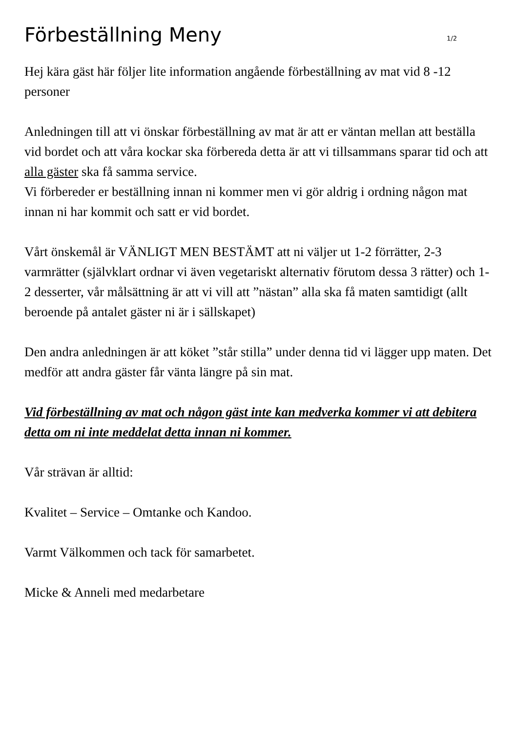Förbeställning Meny
1/2
Hej kära gäst här följer lite information angående förbeställning av mat vid 8 -12 personer
Anledningen till att vi önskar förbeställning av mat är att er väntan mellan att beställa vid bordet och att våra kockar ska förbereda detta är att vi tillsammans sparar tid och att alla gäster ska få samma service.
Vi förbereder er beställning innan ni kommer men vi gör aldrig i ordning någon mat innan ni har kommit och satt er vid bordet.
Vårt önskemål är VÄNLIGT MEN BESTÄMT att ni väljer ut 1-2 förrätter, 2-3 varmrätter (självklart ordnar vi även vegetariskt alternativ förutom dessa 3 rätter) och 1-2 desserter, vår målsättning är att vi vill att ”nästan” alla ska få maten samtidigt (allt beroende på antalet gäster ni är i sällskapet)
Den andra anledningen är att köket ”står stilla” under denna tid vi lägger upp maten. Det medför att andra gäster får vänta längre på sin mat.
Vid förbeställning av mat och någon gäst inte kan medverka kommer vi att debitera detta om ni inte meddelat detta innan ni kommer.
Vår strävan är alltid:
Kvalitet – Service – Omtanke och Kandoo.
Varmt Välkommen och tack för samarbetet.
Micke & Anneli med medarbetare